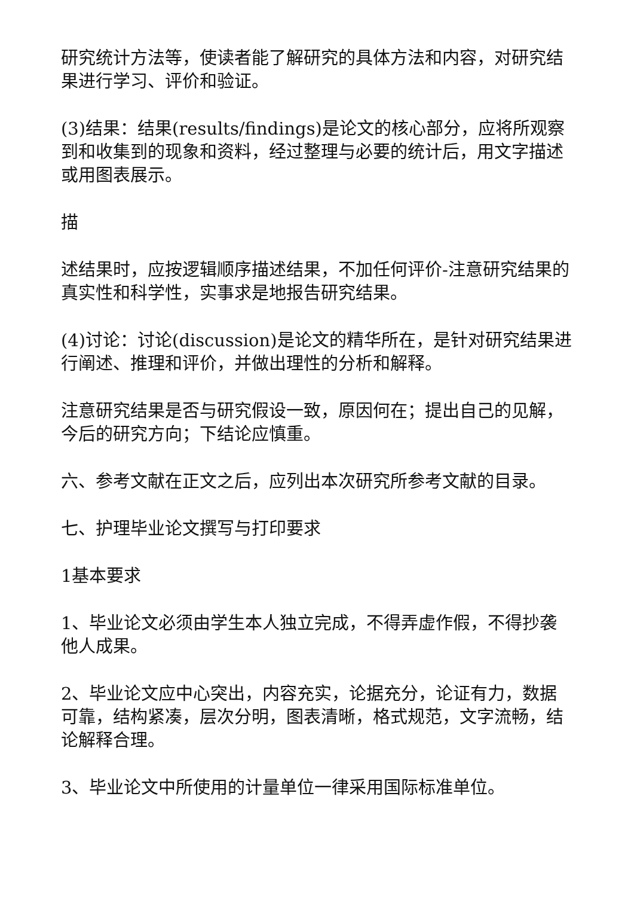研究统计方法等，使读者能了解研究的具体方法和内容，对研究结果进行学习、评价和验证。
(3)结果：结果(results/findings)是论文的核心部分，应将所观察到和收集到的现象和资料，经过整理与必要的统计后，用文字描述或用图表展示。
描
述结果时，应按逻辑顺序描述结果，不加任何评价-注意研究结果的真实性和科学性，实事求是地报告研究结果。
(4)讨论：讨论(discussion)是论文的精华所在，是针对研究结果进行阐述、推理和评价，并做出理性的分析和解释。
注意研究结果是否与研究假设一致，原因何在；提出自己的见解，今后的研究方向；下结论应慎重。
六、参考文献在正文之后，应列出本次研究所参考文献的目录。
七、护理毕业论文撰写与打印要求
1基本要求
1、毕业论文必须由学生本人独立完成，不得弄虚作假，不得抄袭他人成果。
2、毕业论文应中心突出，内容充实，论据充分，论证有力，数据可靠，结构紧凑，层次分明，图表清晰，格式规范，文字流畅，结论解释合理。
3、毕业论文中所使用的计量单位一律采用国际标准单位。